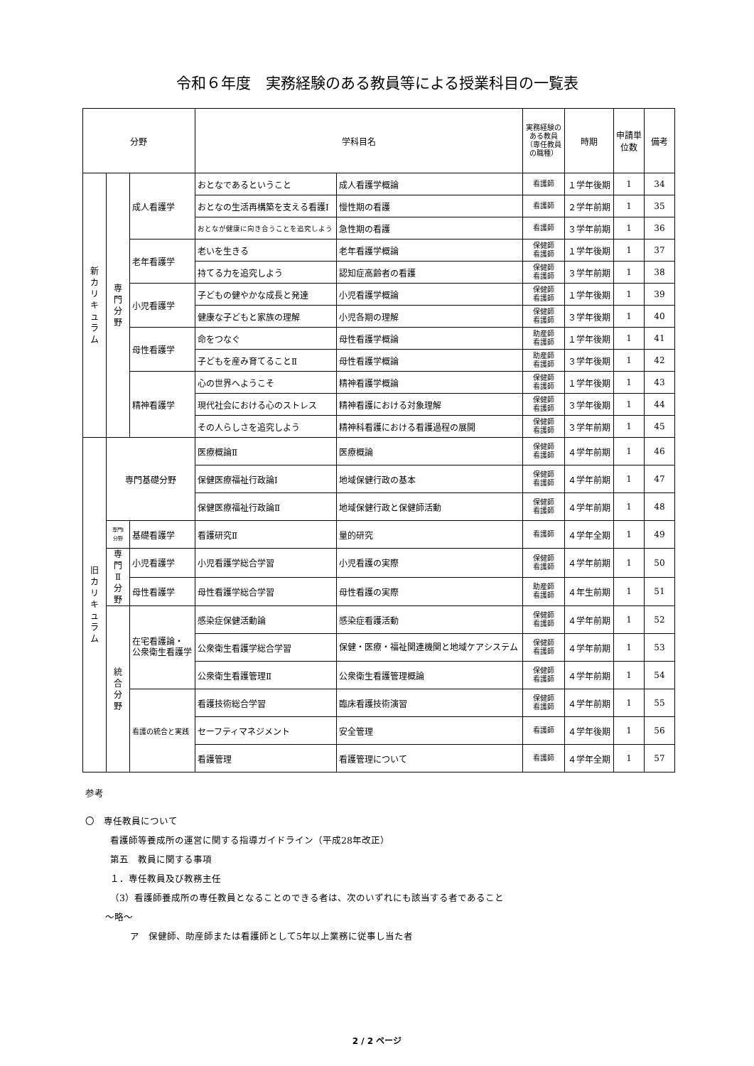令和６年度　実務経験のある教員等による授業科目の一覧表
| 分野 | | | 学科目名 | | 実務経験のある教員（専任教員の職種） | 時期 | 申請単位数 | 備考 |
| --- | --- | --- | --- | --- | --- | --- | --- | --- |
| 新 カ リ キ ュ ラ ム | 専 門 分 野 | 成人看護学 | おとなであるということ | 成人看護学概論 | 看護師 | １学年後期 | 1 | 34 |
| | | | おとなの生活再構築を支える看護Ⅰ | 慢性期の看護 | 看護師 | ２学年前期 | 1 | 35 |
| | | | おとなが健康に向き合うことを追究しよう | 急性期の看護 | 看護師 | ３学年前期 | 1 | 36 |
| | | 老年看護学 | 老いを生きる | 老年看護学概論 | 保健師 看護師 | １学年後期 | 1 | 37 |
| | | | 持てる力を追究しよう | 認知症高齢者の看護 | 保健師 看護師 | ３学年前期 | 1 | 38 |
| | | 小児看護学 | 子どもの健やかな成長と発達 | 小児看護学概論 | 保健師 看護師 | １学年後期 | 1 | 39 |
| | | | 健康な子どもと家族の理解 | 小児各期の理解 | 保健師 看護師 | ３学年後期 | 1 | 40 |
| | | 母性看護学 | 命をつなぐ | 母性看護学概論 | 助産師 看護師 | １学年後期 | 1 | 41 |
| | | | 子どもを産み育てることⅡ | 母性看護学概論 | 助産師 看護師 | ３学年後期 | 1 | 42 |
| | | 精神看護学 | 心の世界へようこそ | 精神看護学概論 | 保健師 看護師 | １学年後期 | 1 | 43 |
| | | | 現代社会における心のストレス | 精神看護における対象理解 | 保健師 看護師 | ３学年後期 | 1 | 44 |
| | | | その人らしさを追究しよう | 精神科看護における看護過程の展開 | 保健師 看護師 | ３学年前期 | 1 | 45 |
| 旧 カ リ キ ュ ラ ム | 専門基礎分野 | | 医療概論Ⅱ | 医療概論 | 保健師 看護師 | ４学年前期 | 1 | 46 |
| | | | 保健医療福祉行政論Ⅰ | 地域保健行政の基本 | 保健師 看護師 | ４学年前期 | 1 | 47 |
| | | | 保健医療福祉行政論Ⅱ | 地域保健行政と保健師活動 | 保健師 看護師 | ４学年前期 | 1 | 48 |
| | 専門Ⅰ 分野 | 基礎看護学 | 看護研究Ⅱ | 量的研究 | 看護師 | ４学年全期 | 1 | 49 |
| | 専 門 Ⅱ 分 野 | 小児看護学 | 小児看護学総合学習 | 小児看護の実際 | 保健師 看護師 | ４学年前期 | 1 | 50 |
| | | 母性看護学 | 母性看護学総合学習 | 母性看護の実際 | 助産師 看護師 | ４年生前期 | 1 | 51 |
| | 統 合 分 野 | 在宅看護論・ 公衆衛生看護学 | 感染症保健活動論 | 感染症看護活動 | 保健師 看護師 | ４学年前期 | 1 | 52 |
| | | | 公衆衛生看護学総合学習 | 保健・医療・福祉関連機関と地域ケアシステム | 保健師 看護師 | ４学年前期 | 1 | 53 |
| | | | 公衆衛生看護管理Ⅱ | 公衆衛生看護管理概論 | 保健師 看護師 | ４学年前期 | 1 | 54 |
| | | 看護の統合と実践 | 看護技術総合学習 | 臨床看護技術演習 | 保健師 看護師 | ４学年前期 | 1 | 55 |
| | | | セーフティマネジメント | 安全管理 | 看護師 | ４学年後期 | 1 | 56 |
| | | | 看護管理 | 看護管理について | 看護師 | ４学年全期 | 1 | 57 |
参考
〇　専任教員について
看護師等養成所の運営に関する指導ガイドライン（平成28年改正）
第五　教員に関する事項
１．専任教員及び教務主任
（3）看護師養成所の専任教員となることのできる者は、次のいずれにも該当する者であること
～略～
ア　保健師、助産師または看護師として5年以上業務に従事し当た者
2 / 2 ページ